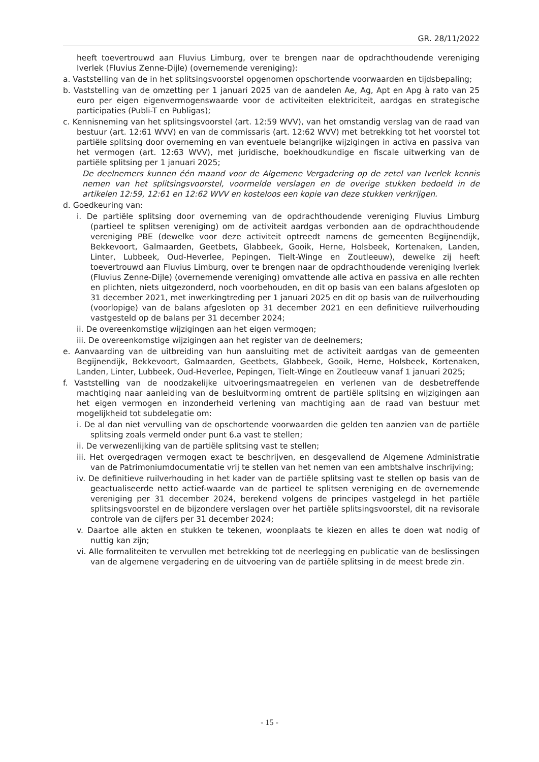GR. 28/11/2022
heeft toevertrouwd aan Fluvius Limburg, over te brengen naar de opdrachthoudende vereniging Iverlek (Fluvius Zenne-Dijle) (overnemende vereniging):
a. Vaststelling van de in het splitsingsvoorstel opgenomen opschortende voorwaarden en tijdsbepaling;
b. Vaststelling van de omzetting per 1 januari 2025 van de aandelen Ae, Ag, Apt en Apg à rato van 25 euro per eigen eigenvermogenswaarde voor de activiteiten elektriciteit, aardgas en strategische participaties (Publi-T en Publigas);
c. Kennisneming van het splitsingsvoorstel (art. 12:59 WVV), van het omstandig verslag van de raad van bestuur (art. 12:61 WVV) en van de commissaris (art. 12:62 WVV) met betrekking tot het voorstel tot partiële splitsing door overneming en van eventuele belangrijke wijzigingen in activa en passiva van het vermogen (art. 12:63 WVV), met juridische, boekhoudkundige en fiscale uitwerking van de partiële splitsing per 1 januari 2025;
De deelnemers kunnen één maand voor de Algemene Vergadering op de zetel van Iverlek kennis nemen van het splitsingsvoorstel, voormelde verslagen en de overige stukken bedoeld in de artikelen 12:59, 12:61 en 12:62 WVV en kosteloos een kopie van deze stukken verkrijgen.
d. Goedkeuring van:
i. De partiële splitsing door overneming van de opdrachthoudende vereniging Fluvius Limburg (partieel te splitsen vereniging) om de activiteit aardgas verbonden aan de opdrachthoudende vereniging PBE (dewelke voor deze activiteit optreedt namens de gemeenten Begijnendijk, Bekkevoort, Galmaarden, Geetbets, Glabbeek, Gooik, Herne, Holsbeek, Kortenaken, Landen, Linter, Lubbeek, Oud-Heverlee, Pepingen, Tielt-Winge en Zoutleeuw), dewelke zij heeft toevertrouwd aan Fluvius Limburg, over te brengen naar de opdrachthoudende vereniging Iverlek (Fluvius Zenne-Dijle) (overnemende vereniging) omvattende alle activa en passiva en alle rechten en plichten, niets uitgezonderd, noch voorbehouden, en dit op basis van een balans afgesloten op 31 december 2021, met inwerkingtreding per 1 januari 2025 en dit op basis van de ruilverhouding (voorlopige) van de balans afgesloten op 31 december 2021 en een definitieve ruilverhouding vastgesteld op de balans per 31 december 2024;
ii. De overeenkomstige wijzigingen aan het eigen vermogen;
iii. De overeenkomstige wijzigingen aan het register van de deelnemers;
e. Aanvaarding van de uitbreiding van hun aansluiting met de activiteit aardgas van de gemeenten Begijnendijk, Bekkevoort, Galmaarden, Geetbets, Glabbeek, Gooik, Herne, Holsbeek, Kortenaken, Landen, Linter, Lubbeek, Oud-Heverlee, Pepingen, Tielt-Winge en Zoutleeuw vanaf 1 januari 2025;
f. Vaststelling van de noodzakelijke uitvoeringsmaatregelen en verlenen van de desbetreffende machtiging naar aanleiding van de besluitvorming omtrent de partiële splitsing en wijzigingen aan het eigen vermogen en inzonderheid verlening van machtiging aan de raad van bestuur met mogelijkheid tot subdelegatie om:
i. De al dan niet vervulling van de opschortende voorwaarden die gelden ten aanzien van de partiële splitsing zoals vermeld onder punt 6.a vast te stellen;
ii. De verwezenlijking van de partiële splitsing vast te stellen;
iii. Het overgedragen vermogen exact te beschrijven, en desgevallend de Algemene Administratie van de Patrimoniumdocumentatie vrij te stellen van het nemen van een ambtshalve inschrijving;
iv. De definitieve ruilverhouding in het kader van de partiële splitsing vast te stellen op basis van de geactualiseerde netto actief-waarde van de partieel te splitsen vereniging en de overnemende vereniging per 31 december 2024, berekend volgens de principes vastgelegd in het partiële splitsingsvoorstel en de bijzondere verslagen over het partiële splitsingsvoorstel, dit na revisorale controle van de cijfers per 31 december 2024;
v. Daartoe alle akten en stukken te tekenen, woonplaats te kiezen en alles te doen wat nodig of nuttig kan zijn;
vi. Alle formaliteiten te vervullen met betrekking tot de neerlegging en publicatie van de beslissingen van de algemene vergadering en de uitvoering van de partiële splitsing in de meest brede zin.
- 15 -